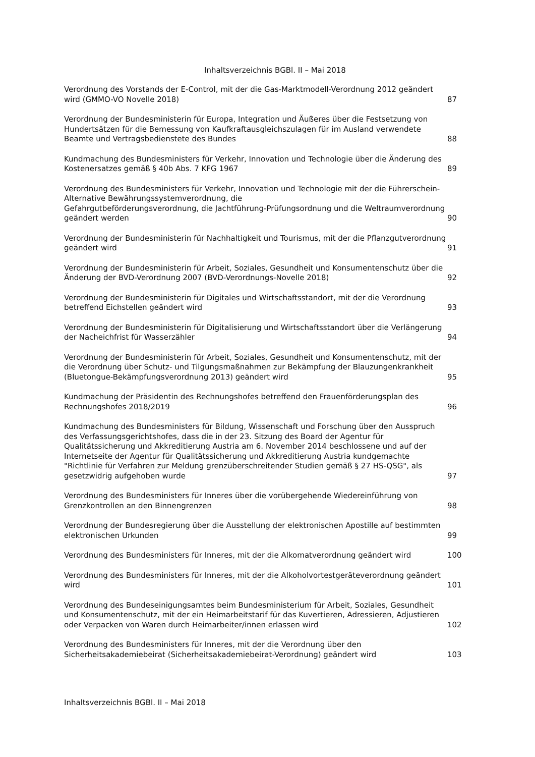Inhaltsverzeichnis BGBl. II – Mai 2018
| Verordnung des Vorstands der E-Control, mit der die Gas-Marktmodell-Verordnung 2012 geändert wird (GMMO-VO Novelle 2018) | 87 |
| Verordnung der Bundesministerin für Europa, Integration und Äußeres über die Festsetzung von Hundertsätzen für die Bemessung von Kaufkraftausgleichszulagen für im Ausland verwendete Beamte und Vertragsbedienstete des Bundes | 88 |
| Kundmachung des Bundesministers für Verkehr, Innovation und Technologie über die Änderung des Kostenersatzes gemäß § 40b Abs. 7 KFG 1967 | 89 |
| Verordnung des Bundesministers für Verkehr, Innovation und Technologie mit der die Führerschein-Alternative Bewährungssystemverordnung, die Gefahrgutbeförderungsverordnung, die Jachtführung-Prüfungsordnung und die Weltraumverordnung geändert werden | 90 |
| Verordnung der Bundesministerin für Nachhaltigkeit und Tourismus, mit der die Pflanzgutverordnung geändert wird | 91 |
| Verordnung der Bundesministerin für Arbeit, Soziales, Gesundheit und Konsumentenschutz über die Änderung der BVD-Verordnung 2007 (BVD-Verordnungs-Novelle 2018) | 92 |
| Verordnung der Bundesministerin für Digitales und Wirtschaftsstandort, mit der die Verordnung betreffend Eichstellen geändert wird | 93 |
| Verordnung der Bundesministerin für Digitalisierung und Wirtschaftsstandort über die Verlängerung der Nacheichfrist für Wasserzähler | 94 |
| Verordnung der Bundesministerin für Arbeit, Soziales, Gesundheit und Konsumentenschutz, mit der die Verordnung über Schutz- und Tilgungsmaßnahmen zur Bekämpfung der Blauzungenkrankheit (Bluetongue-Bekämpfungsverordnung 2013) geändert wird | 95 |
| Kundmachung der Präsidentin des Rechnungshofes betreffend den Frauenförderungsplan des Rechnungshofes 2018/2019 | 96 |
| Kundmachung des Bundesministers für Bildung, Wissenschaft und Forschung über den Ausspruch des Verfassungsgerichtshofes, dass die in der 23. Sitzung des Board der Agentur für Qualitätssicherung und Akkreditierung Austria am 6. November 2014 beschlossene und auf der Internetseite der Agentur für Qualitätssicherung und Akkreditierung Austria kundgemachte "Richtlinie für Verfahren zur Meldung grenzüberschreitender Studien gemäß § 27 HS-QSG", als gesetzwidrig aufgehoben wurde | 97 |
| Verordnung des Bundesministers für Inneres über die vorübergehende Wiedereinführung von Grenzkontrollen an den Binnengrenzen | 98 |
| Verordnung der Bundesregierung über die Ausstellung der elektronischen Apostille auf bestimmten elektronischen Urkunden | 99 |
| Verordnung des Bundesministers für Inneres, mit der die Alkomatverordnung geändert wird | 100 |
| Verordnung des Bundesministers für Inneres, mit der die Alkoholvortestgeräteverordnung geändert wird | 101 |
| Verordnung des Bundeseinigungsamtes beim Bundesministerium für Arbeit, Soziales, Gesundheit und Konsumentenschutz, mit der ein Heimarbeitstarif für das Kuvertieren, Adressieren, Adjustieren oder Verpacken von Waren durch Heimarbeiter/innen erlassen wird | 102 |
| Verordnung des Bundesministers für Inneres, mit der die Verordnung über den Sicherheitsakademiebeirat (Sicherheitsakademiebeirat-Verordnung) geändert wird | 103 |
Inhaltsverzeichnis BGBl. II – Mai 2018